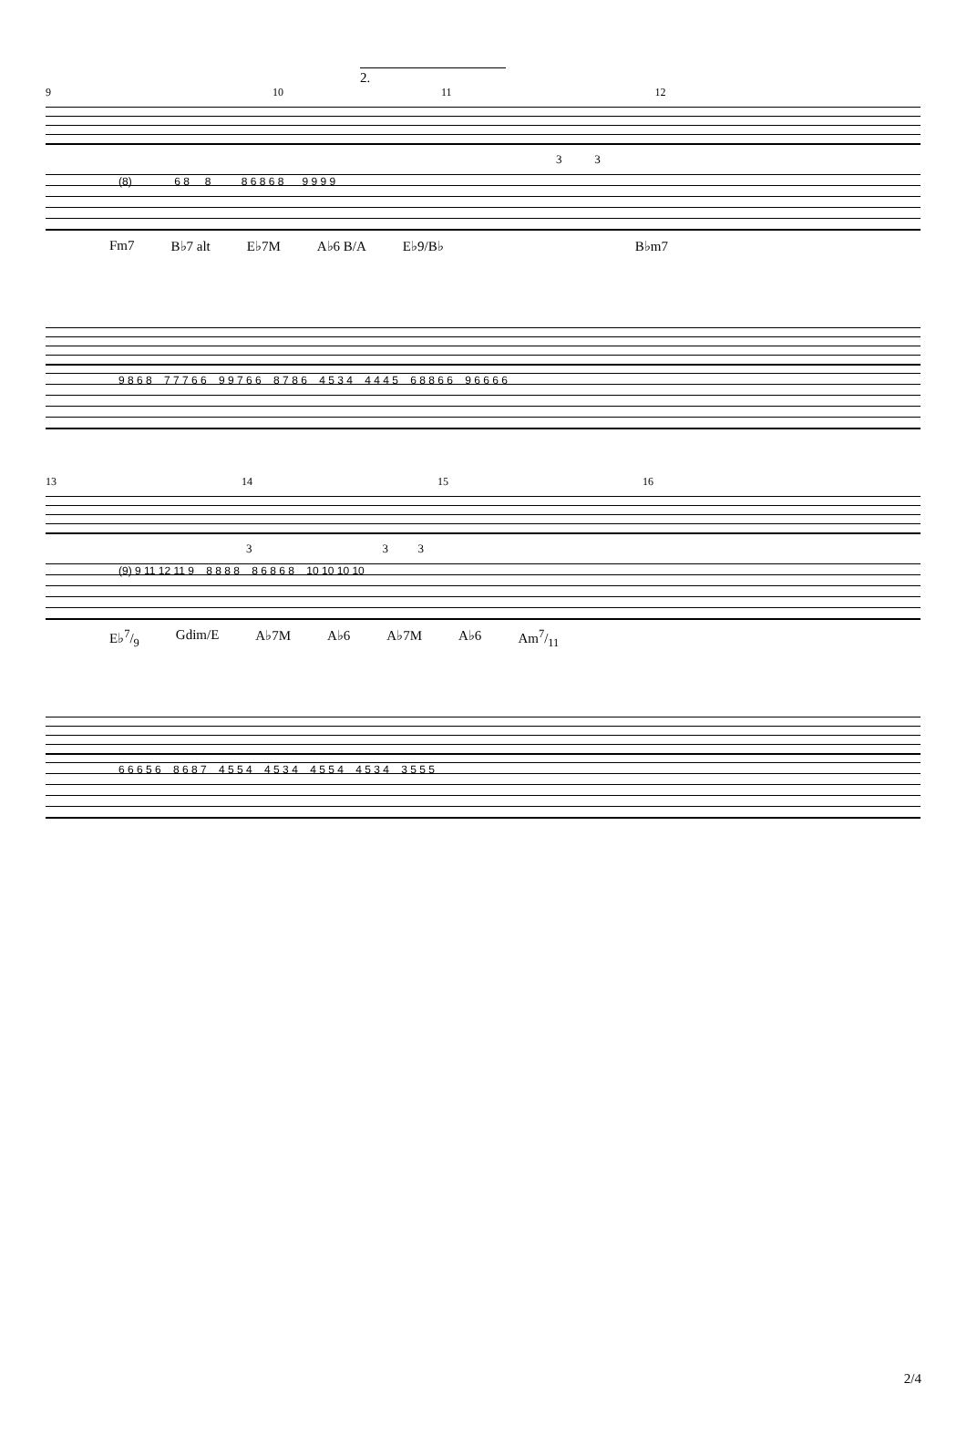2.
9 10 11 12
3 3
(8) 6 8 8 8 6 8 6 8 9 9 9 9
Fm7 B♭7 alt E♭7M A♭6 B/A E♭9/B♭ B♭m7
9 8 6 8 7 7 7 6 6 9 9 7 6 6 8 7 8 6 4 5 3 4 4 4 4 5 6 8 8 6 6 9 6 6 6 6
13 14 15 16
3 3 3
(9) 9 11 12 11 9 8 8 8 8 8 6 8 6 8 10 10 10 10
E♭7/9 Gdim/E A♭7M A♭6 A♭7M A♭6 Am7/11
6 6 6 5 6 8 6 8 7 4 5 5 4 4 5 3 4 4 5 5 4 4 5 3 4 3 5 5 5
2/4